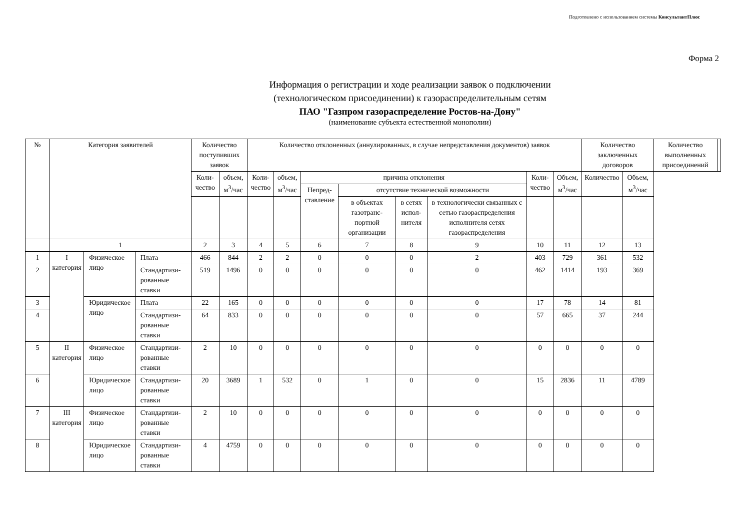Подготовлено с использованием системы КонсультантПлюс
Форма 2
Информация о регистрации и ходе реализации заявок о подключении
(технологическом присоединении) к газораспределительным сетям
ПАО "Газпром газораспределение Ростов-на-Дону"
(наименование субъекта естественной монополии)
| № | Категория заявителей | | | Количество поступивших заявок | | Количество отклоненных (аннулированных, в случае непредставления документов) заявок | | | | | | | | Количество заключенных договоров | | Количество выполненных присоединений | |
| --- | --- | --- | --- | --- | --- | --- | --- | --- | --- | --- | --- | --- | --- | --- | --- | --- | --- |
| | | | | Коли-чество | объем, м<sup>3</sup>/час | Коли-чество | объем, м<sup>3</sup>/час | причина отклонения | | | | Коли-чество | Объем, м<sup>3</sup>/час | Количество | Объем, м<sup>3</sup>/час | | |
| | | | | | | | | Непред-ставление | отсутствие технической возможности | | | | | | | | |
| | | | | | | | | | в объектах газотранс-портной организации | в сетях испол-нителя | в технологически связанных с сетью газораспределения исполнителя сетях газораспределения | | | | | | |
| | 1 | | | 2 | 3 | 4 | 5 | 6 | 7 | 8 | 9 | 10 | 11 | 12 | 13 | | |
| 1 | I категория | Физическое лицо | Плата | 466 | 844 | 2 | 2 | 0 | 0 | 0 | 2 | 403 | 729 | 361 | 532 | | |
| 2 | | | Стандартизи-рованные ставки | 519 | 1496 | 0 | 0 | 0 | 0 | 0 | 0 | 462 | 1414 | 193 | 369 | | |
| 3 | | Юридическое лицо | Плата | 22 | 165 | 0 | 0 | 0 | 0 | 0 | 0 | 17 | 78 | 14 | 81 | | |
| 4 | | | Стандартизи-рованные ставки | 64 | 833 | 0 | 0 | 0 | 0 | 0 | 0 | 57 | 665 | 37 | 244 | | |
| 5 | II категория | Физическое лицо | Стандартизи-рованные ставки | 2 | 10 | 0 | 0 | 0 | 0 | 0 | 0 | 0 | 0 | 0 | 0 | | |
| 6 | | Юридическое лицо | Стандартизи-рованные ставки | 20 | 3689 | 1 | 532 | 0 | 1 | 0 | 0 | 15 | 2836 | 11 | 4789 | | |
| 7 | III категория | Физическое лицо | Стандартизи-рованные ставки | 2 | 10 | 0 | 0 | 0 | 0 | 0 | 0 | 0 | 0 | 0 | 0 | | |
| 8 | | Юридическое лицо | Стандартизи-рованные ставки | 4 | 4759 | 0 | 0 | 0 | 0 | 0 | 0 | 0 | 0 | 0 | 0 | | |